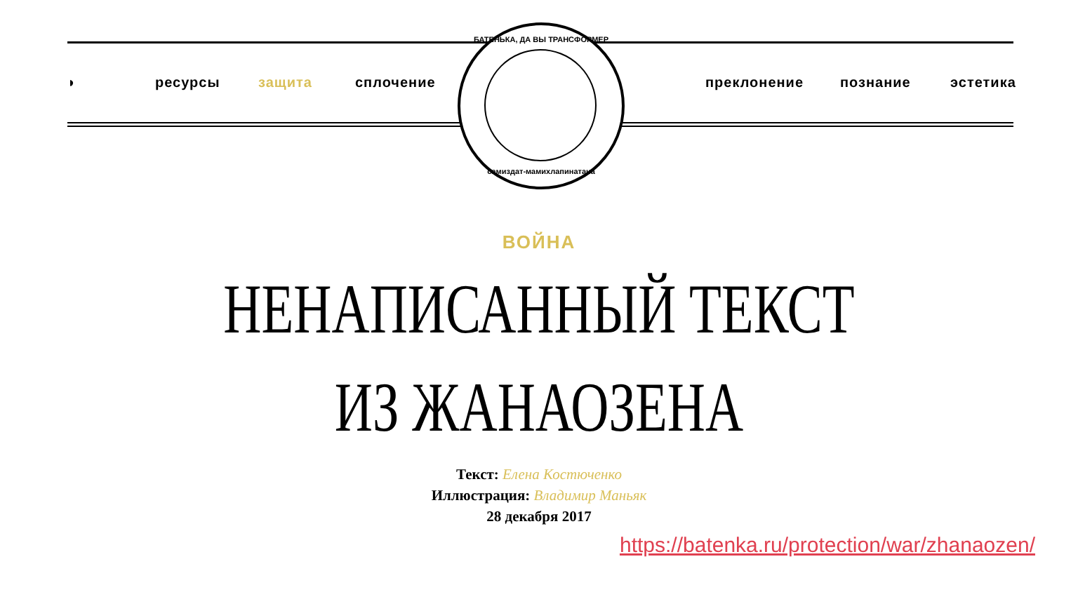◗ ресурсы защита сплочение преклонение познание эстетика
БАТЕНЬКА, ДА ВЫ ТРАНСФОРМЕР
самиздат-мамихлапинатана
ВОЙНА
НЕНАПИСАННЫЙ ТЕКСТ
ИЗ ЖАНАОЗЕНА
Текст: Елена Костюченко
Иллюстрация: Владимир Маньяк
28 декабря 2017
https://batenka.ru/protection/war/zhanaozen/